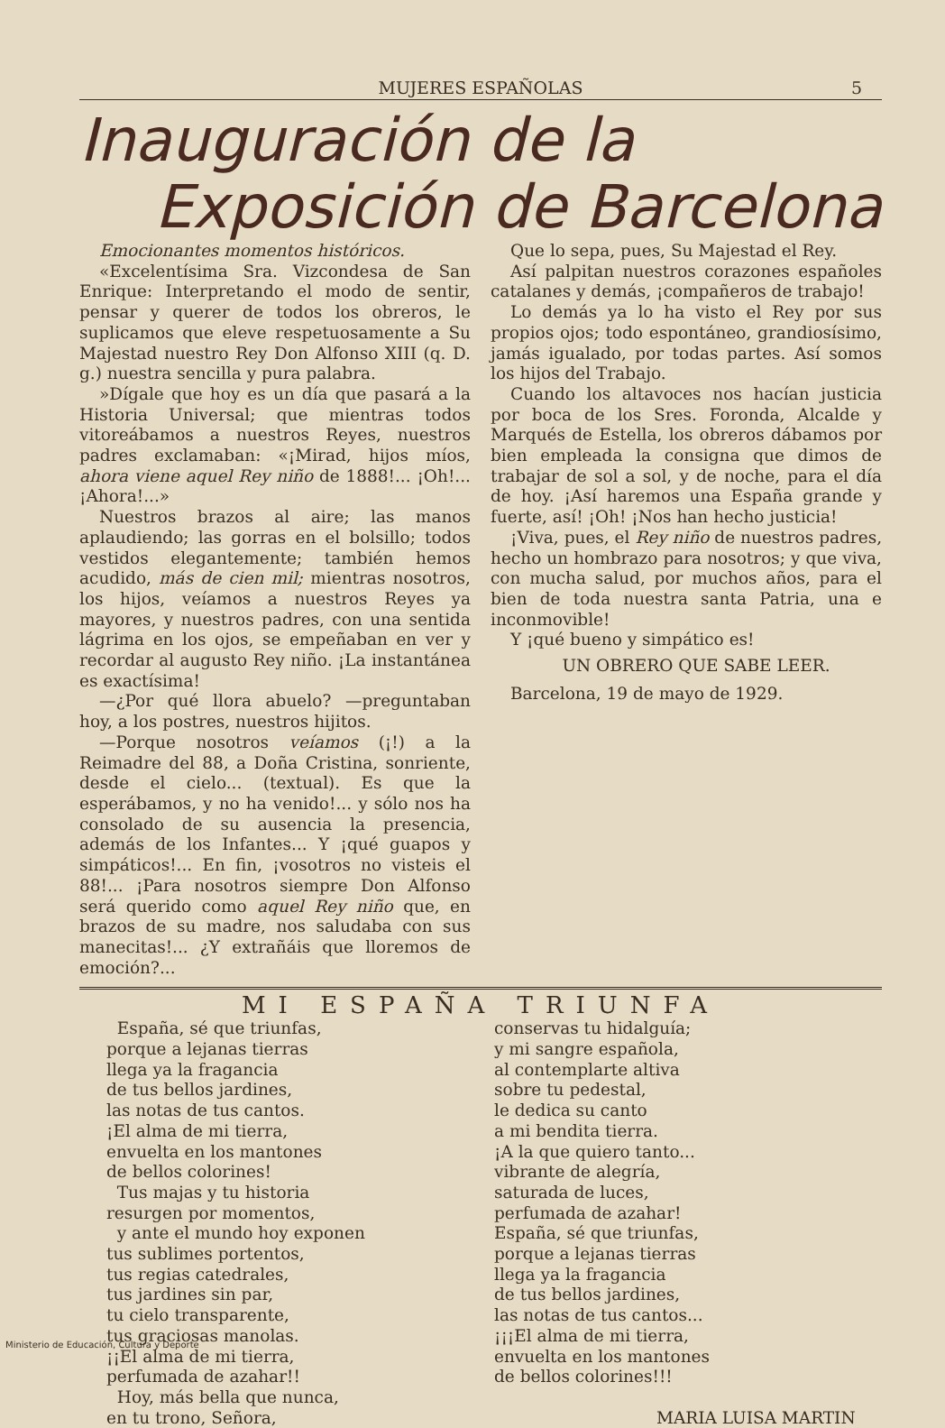MUJERES ESPAÑOLAS 5
Inauguración de la
Exposición de Barcelona
Emocionantes momentos históricos.
«Excelentísima Sra. Vizcondesa de San Enrique: Interpretando el modo de sentir, pensar y querer de todos los obreros, le suplicamos que eleve respetuosamente a Su Majestad nuestro Rey Don Alfonso XIII (q. D. g.) nuestra sencilla y pura palabra.
»Dígale que hoy es un día que pasará a la Historia Universal; que mientras todos vitoreábamos a nuestros Reyes, nuestros padres exclamaban: «¡Mirad, hijos míos, ahora viene aquel Rey niño de 1888!... ¡Oh!... ¡Ahora!...»
Nuestros brazos al aire; las manos aplaudiendo; las gorras en el bolsillo; todos vestidos elegantemente; también hemos acudido, más de cien mil; mientras nosotros, los hijos, veíamos a nuestros Reyes ya mayores, y nuestros padres, con una sentida lágrima en los ojos, se empeñaban en ver y recordar al augusto Rey niño. ¡La instantánea es exactísima!
—¿Por qué llora abuelo? —preguntaban hoy, a los postres, nuestros hijitos.
—Porque nosotros veíamos (¡!) a la Reimadre del 88, a Doña Cristina, sonriente, desde el cielo... (textual). Es que la esperábamos, y no ha venido!... y sólo nos ha consolado de su ausencia la presencia, además de los Infantes... Y ¡qué guapos y simpáticos!... En fin, ¡vosotros no visteis el 88!... ¡Para nosotros siempre Don Alfonso será querido como aquel Rey niño que, en brazos de su madre, nos saludaba con sus manecitas!... ¿Y extrañáis que lloremos de emoción?...
Que lo sepa, pues, Su Majestad el Rey.
Así palpitan nuestros corazones españoles catalanes y demás, ¡compañeros de trabajo!
Lo demás ya lo ha visto el Rey por sus propios ojos; todo espontáneo, grandiosísimo, jamás igualado, por todas partes. Así somos los hijos del Trabajo.
Cuando los altavoces nos hacían justicia por boca de los Sres. Foronda, Alcalde y Marqués de Estella, los obreros dábamos por bien empleada la consigna que dimos de trabajar de sol a sol, y de noche, para el día de hoy. ¡Así haremos una España grande y fuerte, así! ¡Oh! ¡Nos han hecho justicia!
¡Viva, pues, el Rey niño de nuestros padres, hecho un hombrazo para nosotros; y que viva, con mucha salud, por muchos años, para el bien de toda nuestra santa Patria, una e inconmovible!
Y ¡qué bueno y simpático es!
UN OBRERO QUE SABE LEER.
Barcelona, 19 de mayo de 1929.
MI ESPAÑA TRIUNFA
España, sé que triunfas,
porque a lejanas tierras
llega ya la fragancia
de tus bellos jardines,
las notas de tus cantos.
¡El alma de mi tierra,
envuelta en los mantones
de bellos colorines!
Tus majas y tu historia
resurgen por momentos,
y ante el mundo hoy exponen
tus sublimes portentos,
tus regias catedrales,
tus jardines sin par,
tu cielo transparente,
tus graciosas manolas.
¡¡El alma de mi tierra,
perfumada de azahar!!
Hoy, más bella que nunca,
en tu trono, Señora,
conservas tu hidalguía;
y mi sangre española,
al contemplarte altiva
sobre tu pedestal,
le dedica su canto
a mi bendita tierra.
¡A la que quiero tanto...
vibrante de alegría,
saturada de luces,
perfumada de azahar!
España, sé que triunfas,
porque a lejanas tierras
llega ya la fragancia
de tus bellos jardines,
las notas de tus cantos...
¡¡¡El alma de mi tierra,
envuelta en los mantones
de bellos colorines!!!
MARIA LUISA MARTIN
Ministerio de Educación, Cultura y Deporte